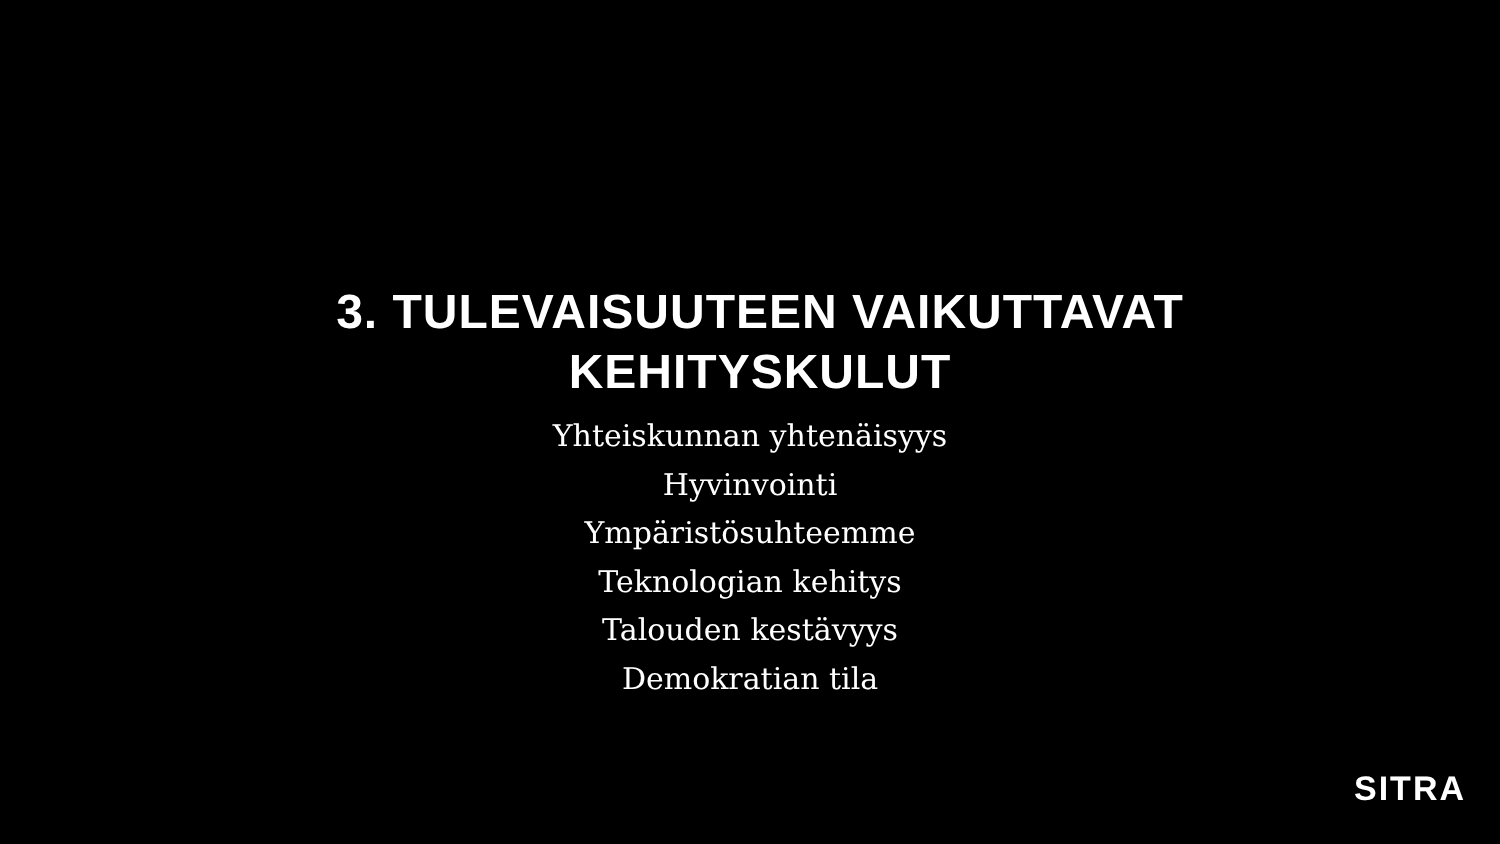3. TULEVAISUUTEEN VAIKUTTAVAT
KEHITYSKULUT
Yhteiskunnan yhtenäisyys
Hyvinvointi
Ympäristösuhteemme
Teknologian kehitys
Talouden kestävyys
Demokratian tila
SITRA